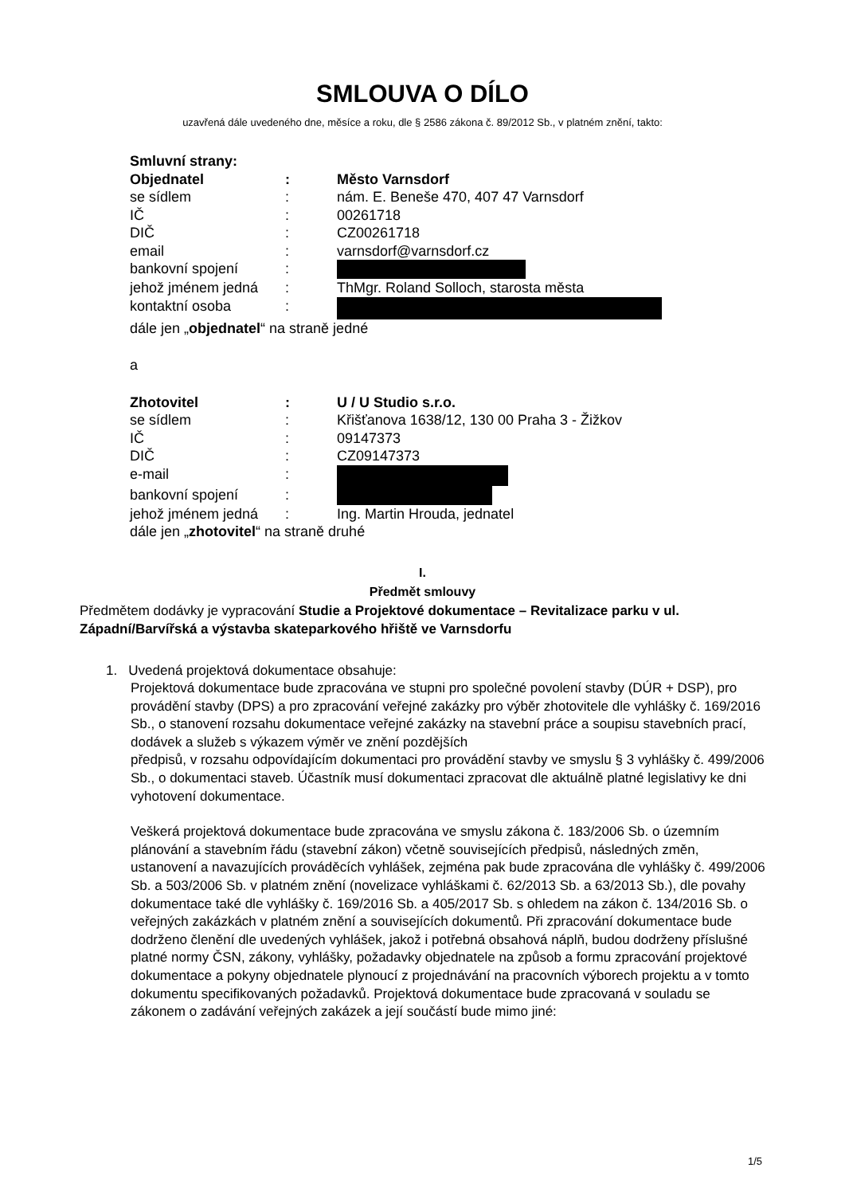SMLOUVA O DÍLO
uzavřená dále uvedeného dne, měsíce a roku, dle § 2586 zákona č. 89/2012 Sb., v platném znění, takto:
Smluvní strany:
Objednatel: Město Varnsdorf
se sídlem: nám. E. Beneše 470, 407 47 Varnsdorf
IČ: 00261718
DIČ: CZ00261718
email: varnsdorf@varnsdorf.cz
bankovní spojení:
jehož jménem jedná: ThMgr. Roland Solloch, starosta města
kontaktní osoba:
dále jen „objednatel“ na straně jedné
a
Zhotovitel: U / U Studio s.r.o.
se sídlem: Křišťanova 1638/12, 130 00 Praha 3 - Žižkov
IČ: 09147373
DIČ: CZ09147373
e-mail:
bankovní spojení:
jehož jménem jedná: Ing. Martin Hrouda, jednatel
dále jen „zhotovitel“ na straně druhé
I.
Předmět smlouvy
Předmětem dodávky je vypracování Studie a Projektové dokumentace – Revitalizace parku v ul. Západní/Barvířská a výstavba skateparkového hřiště ve Varnsdorfu
1. Uvedená projektová dokumentace obsahuje:
Projektová dokumentace bude zpracována ve stupni pro společné povolení stavby (DÚR + DSP), pro provádění stavby (DPS) a pro zpracování veřejné zakázky pro výběr zhotovitele dle vyhlášky č. 169/2016 Sb., o stanovení rozsahu dokumentace veřejné zakázky na stavební práce a soupisu stavebních prací, dodávek a služeb s výkazem výměr ve znění pozdějších
předpisů, v rozsahu odpovídajícím dokumentaci pro provádění stavby ve smyslu § 3 vyhlášky č. 499/2006 Sb., o dokumentaci staveb. Účastník musí dokumentaci zpracovat dle aktuálně platné legislativy ke dni vyhotovení dokumentace.
Veškerá projektová dokumentace bude zpracována ve smyslu zákona č. 183/2006 Sb. o územním plánování a stavebním řádu (stavební zákon) včetně souvisejících předpisů, následných změn, ustanovení a navazujících prováděcích vyhlášek, zejména pak bude zpracována dle vyhlášky č. 499/2006 Sb. a 503/2006 Sb. v platném znění (novelizace vyhláškami č. 62/2013 Sb. a 63/2013 Sb.), dle povahy dokumentace také dle vyhlášky č. 169/2016 Sb. a 405/2017 Sb. s ohledem na zákon č. 134/2016 Sb. o veřejných zakázkách v platném znění a souvisejících dokumentů. Při zpracování dokumentace bude dodrženo členění dle uvedených vyhlášek, jakož i potřebná obsahová náplň, budou dodrženy příslušné platné normy ČSN, zákony, vyhlášky, požadavky objednatele na způsob a formu zpracování projektové dokumentace a pokyny objednatele plynoucí z projednávání na pracovních výborech projektu a v tomto dokumentu specifikovaných požadavků. Projektová dokumentace bude zpracovaná v souladu se zákonem o zadávání veřejných zakázek a její součástí bude mimo jiné:
1/5